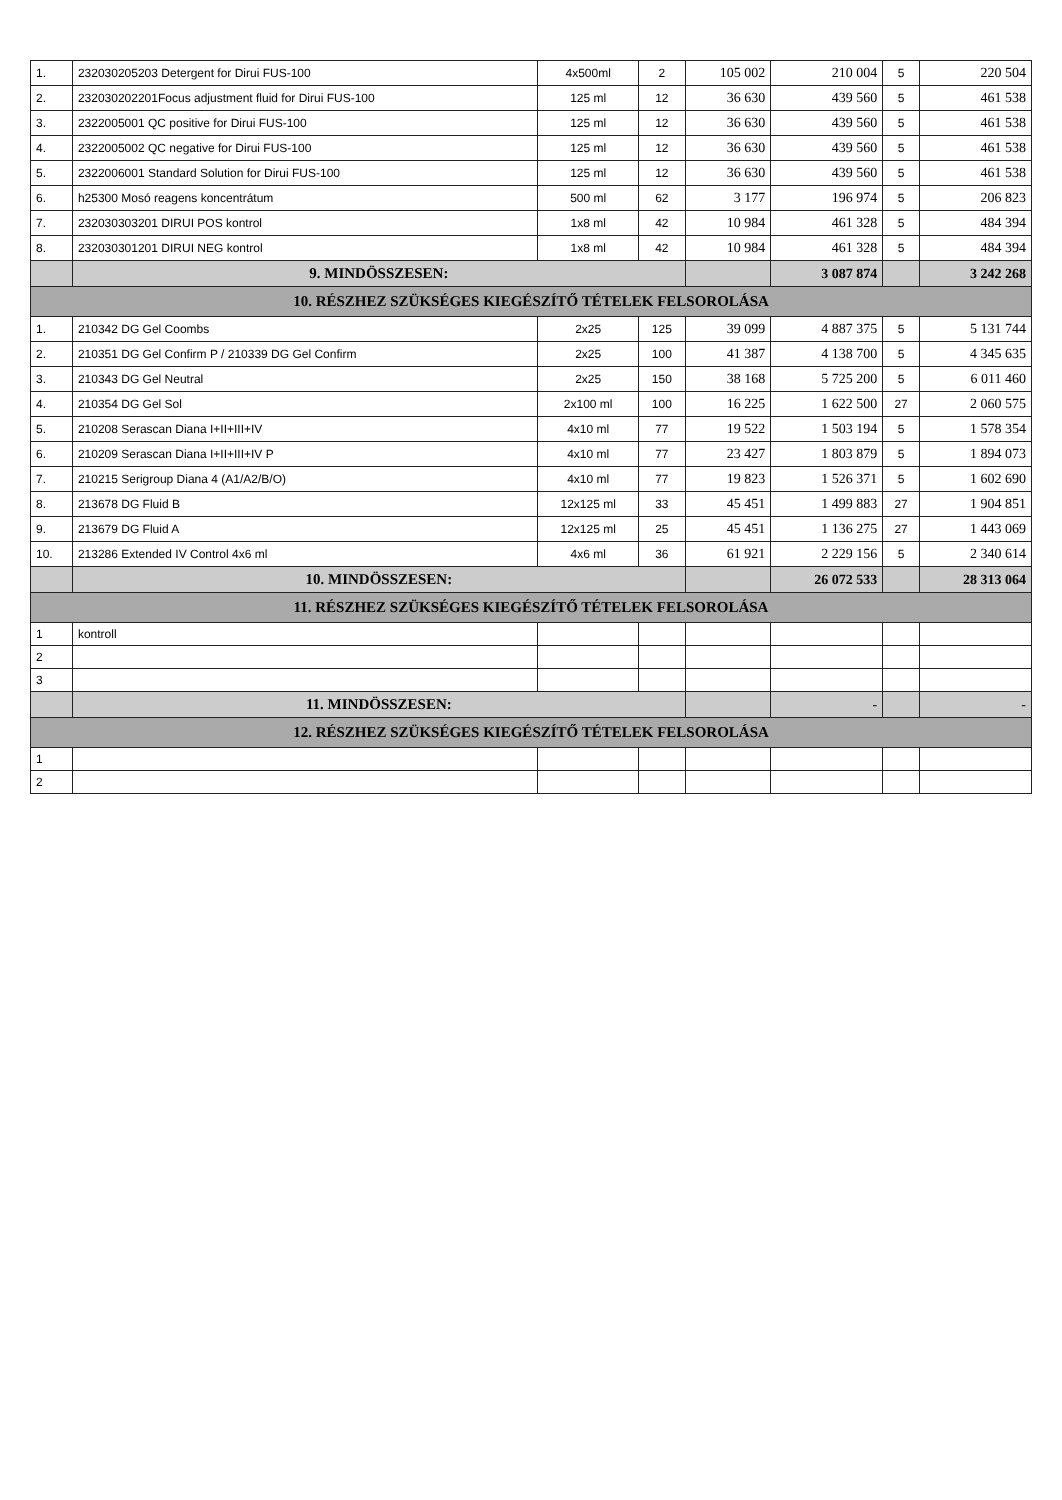| 1. | 232030205203 Detergent for Dirui FUS-100 | 4x500ml | 2 | 105 002 | 210 004 | 5 | 220 504 |
| 2. | 232030202201Focus adjustment fluid for Dirui FUS-100 | 125 ml | 12 | 36 630 | 439 560 | 5 | 461 538 |
| 3. | 2322005001 QC positive for Dirui FUS-100 | 125 ml | 12 | 36 630 | 439 560 | 5 | 461 538 |
| 4. | 2322005002 QC negative for Dirui FUS-100 | 125 ml | 12 | 36 630 | 439 560 | 5 | 461 538 |
| 5. | 2322006001 Standard Solution for Dirui FUS-100 | 125 ml | 12 | 36 630 | 439 560 | 5 | 461 538 |
| 6. | h25300 Mosó reagens koncentrátum | 500 ml | 62 | 3 177 | 196 974 | 5 | 206 823 |
| 7. | 232030303201 DIRUI POS kontrol | 1x8 ml | 42 | 10 984 | 461 328 | 5 | 484 394 |
| 8. | 232030301201 DIRUI NEG kontrol | 1x8 ml | 42 | 10 984 | 461 328 | 5 | 484 394 |
| | 9. MINDÖSSZESEN: | | | | 3 087 874 | | 3 242 268 |
| 10. RÉSZHEZ SZÜKSÉGES KIEGÉSZÍTŐ TÉTELEK FELSOROLÁSA | | | | | | | |
| 1. | 210342 DG Gel Coombs | 2x25 | 125 | 39 099 | 4 887 375 | 5 | 5 131 744 |
| 2. | 210351 DG Gel Confirm P / 210339 DG Gel Confirm | 2x25 | 100 | 41 387 | 4 138 700 | 5 | 4 345 635 |
| 3. | 210343 DG Gel Neutral | 2x25 | 150 | 38 168 | 5 725 200 | 5 | 6 011 460 |
| 4. | 210354 DG Gel Sol | 2x100 ml | 100 | 16 225 | 1 622 500 | 27 | 2 060 575 |
| 5. | 210208 Serascan Diana I+II+III+IV | 4x10 ml | 77 | 19 522 | 1 503 194 | 5 | 1 578 354 |
| 6. | 210209 Serascan Diana I+II+III+IV P | 4x10 ml | 77 | 23 427 | 1 803 879 | 5 | 1 894 073 |
| 7. | 210215 Serigroup Diana 4 (A1/A2/B/O) | 4x10 ml | 77 | 19 823 | 1 526 371 | 5 | 1 602 690 |
| 8. | 213678 DG Fluid B | 12x125 ml | 33 | 45 451 | 1 499 883 | 27 | 1 904 851 |
| 9. | 213679 DG Fluid A | 12x125 ml | 25 | 45 451 | 1 136 275 | 27 | 1 443 069 |
| 10. | 213286 Extended IV Control 4x6 ml | 4x6 ml | 36 | 61 921 | 2 229 156 | 5 | 2 340 614 |
| | 10. MINDÖSSZESEN: | | | | 26 072 533 | | 28 313 064 |
| 11. RÉSZHEZ SZÜKSÉGES KIEGÉSZÍTŐ TÉTELEK FELSOROLÁSA | | | | | | | |
| 1 | kontroll | | | | | | |
| 2 | | | | | | | |
| 3 | | | | | | | |
| | 11. MINDÖSSZESEN: | | | | - | | - |
| 12. RÉSZHEZ SZÜKSÉGES KIEGÉSZÍTŐ TÉTELEK FELSOROLÁSA | | | | | | | |
| 1 | | | | | | | |
| 2 | | | | | | | |